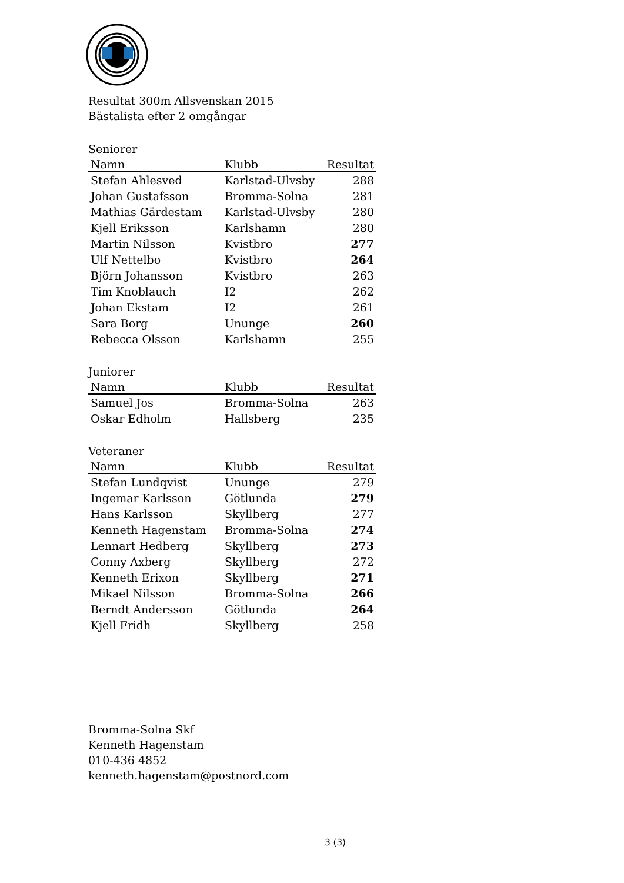Resultat 300m Allsvenskan 2015
Bästalista efter 2 omgångar
Seniorer
| Namn | Klubb | Resultat |
| --- | --- | --- |
| Stefan Ahlesved | Karlstad-Ulvsby | 288 |
| Johan Gustafsson | Bromma-Solna | 281 |
| Mathias Gärdestam | Karlstad-Ulvsby | 280 |
| Kjell Eriksson | Karlshamn | 280 |
| Martin Nilsson | Kvistbro | 277 |
| Ulf Nettelbo | Kvistbro | 264 |
| Björn Johansson | Kvistbro | 263 |
| Tim Knoblauch | I2 | 262 |
| Johan Ekstam | I2 | 261 |
| Sara Borg | Ununge | 260 |
| Rebecca Olsson | Karlshamn | 255 |
Juniorer
| Namn | Klubb | Resultat |
| --- | --- | --- |
| Samuel Jos | Bromma-Solna | 263 |
| Oskar Edholm | Hallsberg | 235 |
Veteraner
| Namn | Klubb | Resultat |
| --- | --- | --- |
| Stefan Lundqvist | Ununge | 279 |
| Ingemar Karlsson | Götlunda | 279 |
| Hans Karlsson | Skyllberg | 277 |
| Kenneth Hagenstam | Bromma-Solna | 274 |
| Lennart Hedberg | Skyllberg | 273 |
| Conny Axberg | Skyllberg | 272 |
| Kenneth Erixon | Skyllberg | 271 |
| Mikael Nilsson | Bromma-Solna | 266 |
| Berndt Andersson | Götlunda | 264 |
| Kjell Fridh | Skyllberg | 258 |
Bromma-Solna Skf
Kenneth Hagenstam
010-436 4852
kenneth.hagenstam@postnord.com
3 (3)